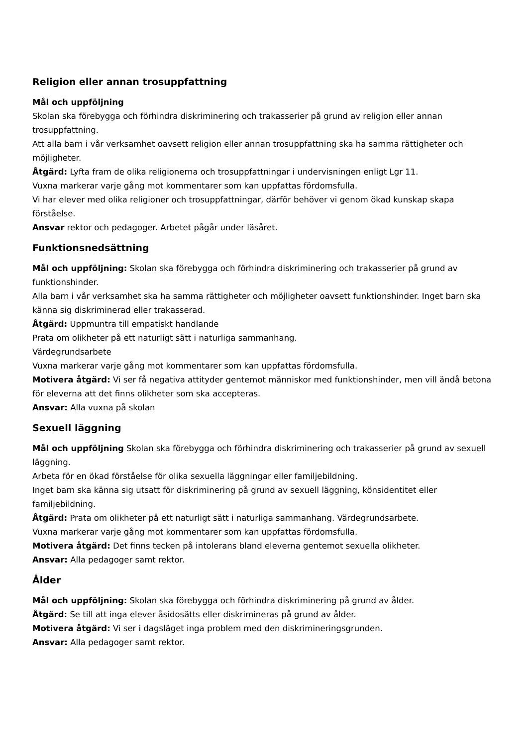Religion eller annan trosuppfattning
Mål och uppföljning
Skolan ska förebygga och förhindra diskriminering och trakasserier på grund av religion eller annan trosuppfattning.
Att alla barn i vår verksamhet oavsett religion eller annan trosuppfattning ska ha samma rättigheter och möjligheter.
Åtgärd: Lyfta fram de olika religionerna och trosuppfattningar i undervisningen enligt Lgr 11.
Vuxna markerar varje gång mot kommentarer som kan uppfattas fördomsfulla.
Vi har elever med olika religioner och trosuppfattningar, därför behöver vi genom ökad kunskap skapa förståelse.
Ansvar rektor och pedagoger. Arbetet pågår under läsåret.
Funktionsnedsättning
Mål och uppföljning: Skolan ska förebygga och förhindra diskriminering och trakasserier på grund av funktionshinder.
Alla barn i vår verksamhet ska ha samma rättigheter och möjligheter oavsett funktionshinder. Inget barn ska känna sig diskriminerad eller trakasserad.
Åtgärd: Uppmuntra till empatiskt handlande
Prata om olikheter på ett naturligt sätt i naturliga sammanhang.
Värdegrundsarbete
Vuxna markerar varje gång mot kommentarer som kan uppfattas fördomsfulla.
Motivera åtgärd: Vi ser få negativa attityder gentemot människor med funktionshinder, men vill ändå betona för eleverna att det finns olikheter som ska accepteras.
Ansvar: Alla vuxna på skolan
Sexuell läggning
Mål och uppföljning Skolan ska förebygga och förhindra diskriminering och trakasserier på grund av sexuell läggning.
Arbeta för en ökad förståelse för olika sexuella läggningar eller familjebildning.
Inget barn ska känna sig utsatt för diskriminering på grund av sexuell läggning, könsidentitet eller familjebildning.
Åtgärd: Prata om olikheter på ett naturligt sätt i naturliga sammanhang. Värdegrundsarbete.
Vuxna markerar varje gång mot kommentarer som kan uppfattas fördomsfulla.
Motivera åtgärd: Det finns tecken på intolerans bland eleverna gentemot sexuella olikheter.
Ansvar: Alla pedagoger samt rektor.
Ålder
Mål och uppföljning: Skolan ska förebygga och förhindra diskriminering på grund av ålder.
Åtgärd: Se till att inga elever åsidosätts eller diskrimineras på grund av ålder.
Motivera åtgärd: Vi ser i dagsläget inga problem med den diskrimineringsgrunden.
Ansvar: Alla pedagoger samt rektor.